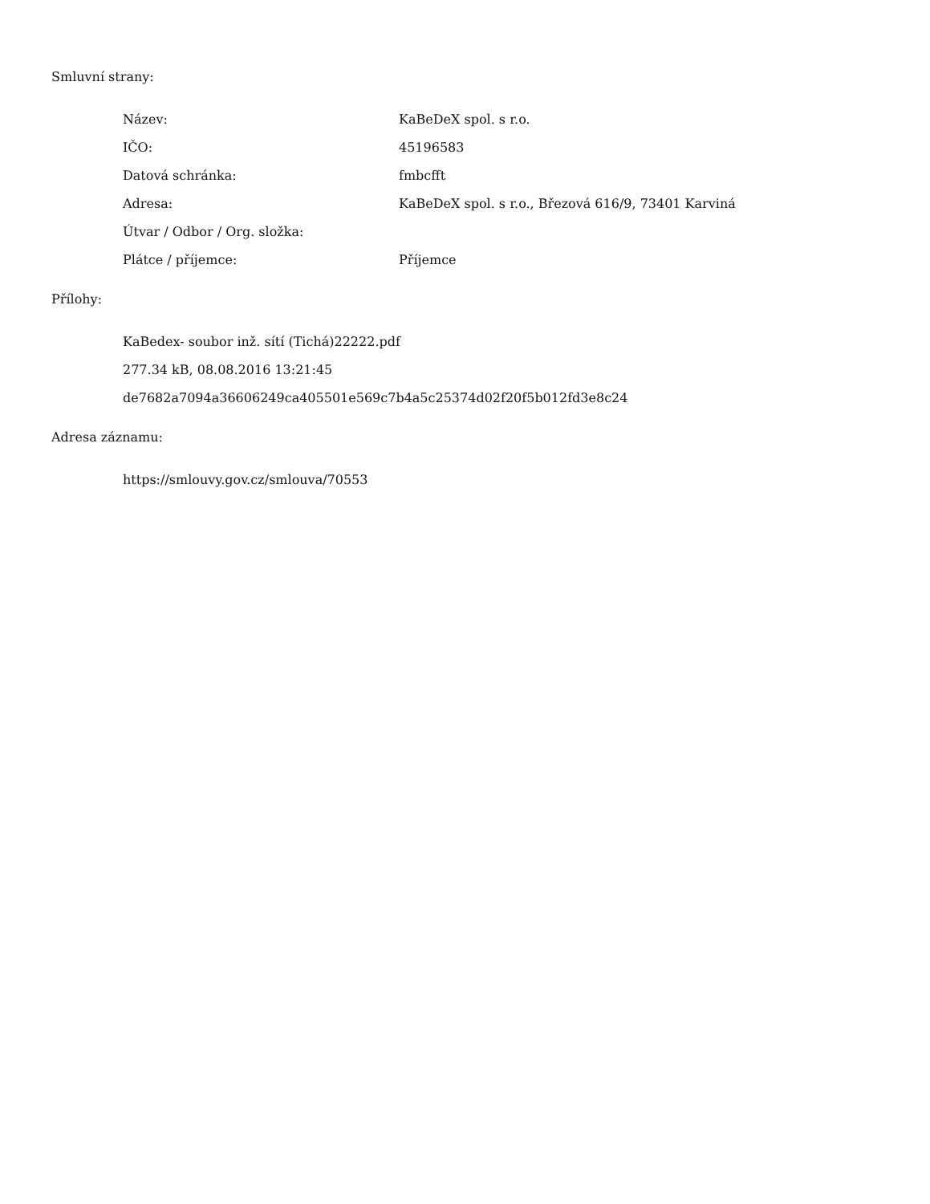Smluvní strany:
| Název: | KaBeDeX spol. s r.o. |
| IČO: | 45196583 |
| Datová schránka: | fmbcfft |
| Adresa: | KaBeDeX spol. s r.o., Březová 616/9, 73401 Karviná |
| Útvar / Odbor / Org. složka: | |
| Plátce / příjemce: | Příjemce |
Přílohy:
KaBedex- soubor inž. sítí (Tichá)22222.pdf
277.34 kB, 08.08.2016 13:21:45
de7682a7094a36606249ca405501e569c7b4a5c25374d02f20f5b012fd3e8c24
Adresa záznamu:
https://smlouvy.gov.cz/smlouva/70553